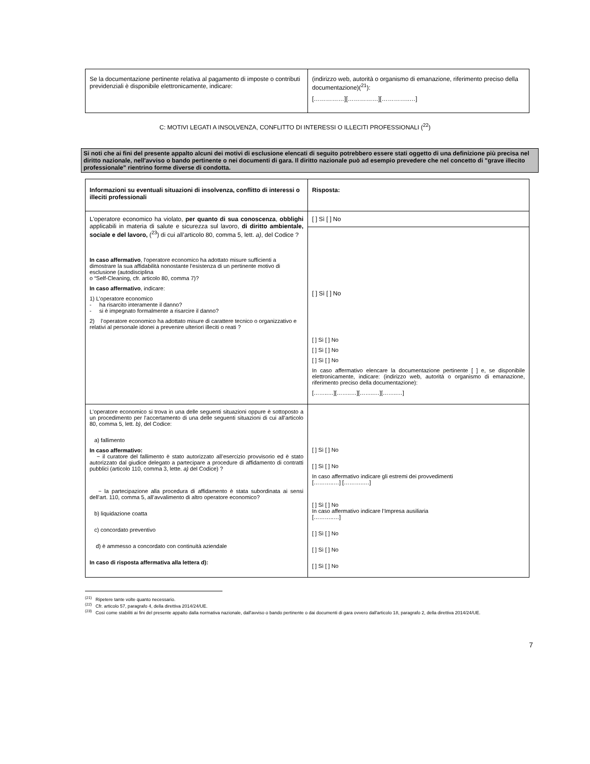| Se la documentazione pertinente relativa al pagamento di imposte o contributi previdenziali è disponibile elettronicamente, indicare: | (indirizzo web, autorità o organismo di emanazione, riferimento preciso della documentazione)(<sup>21</sup>): [……………][……………][…………..…] |
C: MOTIVI LEGATI A INSOLVENZA, CONFLITTO DI INTERESSI O ILLECITI PROFESSIONALI (<sup>22</sup>)
Si noti che ai fini del presente appalto alcuni dei motivi di esclusione elencati di seguito potrebbero essere stati oggetto di una definizione più precisa nel diritto nazionale, nell'avviso o bando pertinente o nei documenti di gara. Il diritto nazionale può ad esempio prevedere che nel concetto di "grave illecito professionale" rientrino forme diverse di condotta.
| Informazioni su eventuali situazioni di insolvenza, conflitto di interessi o illeciti professionali | Risposta: |
| L'operatore economico ha violato, per quanto di sua conoscenza , obblighi applicabili in materia di salute e sicurezza sul lavoro, di diritto ambientale, sociale e del lavoro, (<sup>23</sup>) di cui all’articolo 80, comma 5, lett. a) , del Codice ? In caso affermativo , l'operatore economico ha adottato misure sufficienti a dimostrare la sua affidabilità nonostante l'esistenza di un pertinente motivo di esclusione (autodisciplina o “Self-Cleaning, cfr. articolo 80, comma 7)? In caso affermativo , indicare: 1) L’operatore economico - ha risarcito interamente il danno? - si è impegnato formalmente a risarcire il danno? 2) l’operatore economico ha adottato misure di carattere tecnico o organizzativo e relativi al personale idonei a prevenire ulteriori illeciti o reati ? | [ ] Sì [ ] No |
| | [ ] Sì [ ] No [ ] Sì [ ] No [ ] Sì [ ] No [ ] Sì [ ] No In caso affermativo elencare la documentazione pertinente [ ] e, se disponibile elettronicamente, indicare: (indirizzo web, autorità o organismo di emanazione, riferimento preciso della documentazione): [……..…][……..…][……..…][……..…] |
| L'operatore economico si trova in una delle seguenti situazioni oppure è sottoposto a un procedimento per l’accertamento di una delle seguenti situazioni di cui all’articolo 80, comma 5, lett. b) , del Codice: a) fallimento In caso affermativo: − il curatore del fallimento è stato autorizzato all’esercizio provvisorio ed è stato autorizzato dal giudice delegato a partecipare a procedure di affidamento di contratti pubblici (articolo 110, comma 3, lette. a) del Codice) ? − la partecipazione alla procedura di affidamento è stata subordinata ai sensi dell’art. 110, comma 5, all’avvalimento di altro operatore economico? b) liquidazione coatta c) concordato preventivo d) è ammesso a concordato con continuità aziendale In caso di risposta affermativa alla lettera d): | [ ] Sì [ ] No [ ] Sì [ ] No In caso affermativo indicare gli estremi dei provvedimenti [………..…] [………..…] [ ] Sì [ ] No In caso affermativo indicare l’Impresa ausiliaria [………..…] [ ] Sì [ ] No [ ] Sì [ ] No [ ] Sì [ ] No |
<sup>(21)</sup> Ripetere tante volte quanto necessario.
<sup>(22)</sup> Cfr. articolo 57, paragrafo 4, della direttiva 2014/24/UE.
<sup>(23)</sup> Così come stabiliti ai fini del presente appalto dalla normativa nazionale, dall'avviso o bando pertinente o dai documenti di gara ovvero dall'articolo 18, paragrafo 2, della direttiva 2014/24/UE.
7